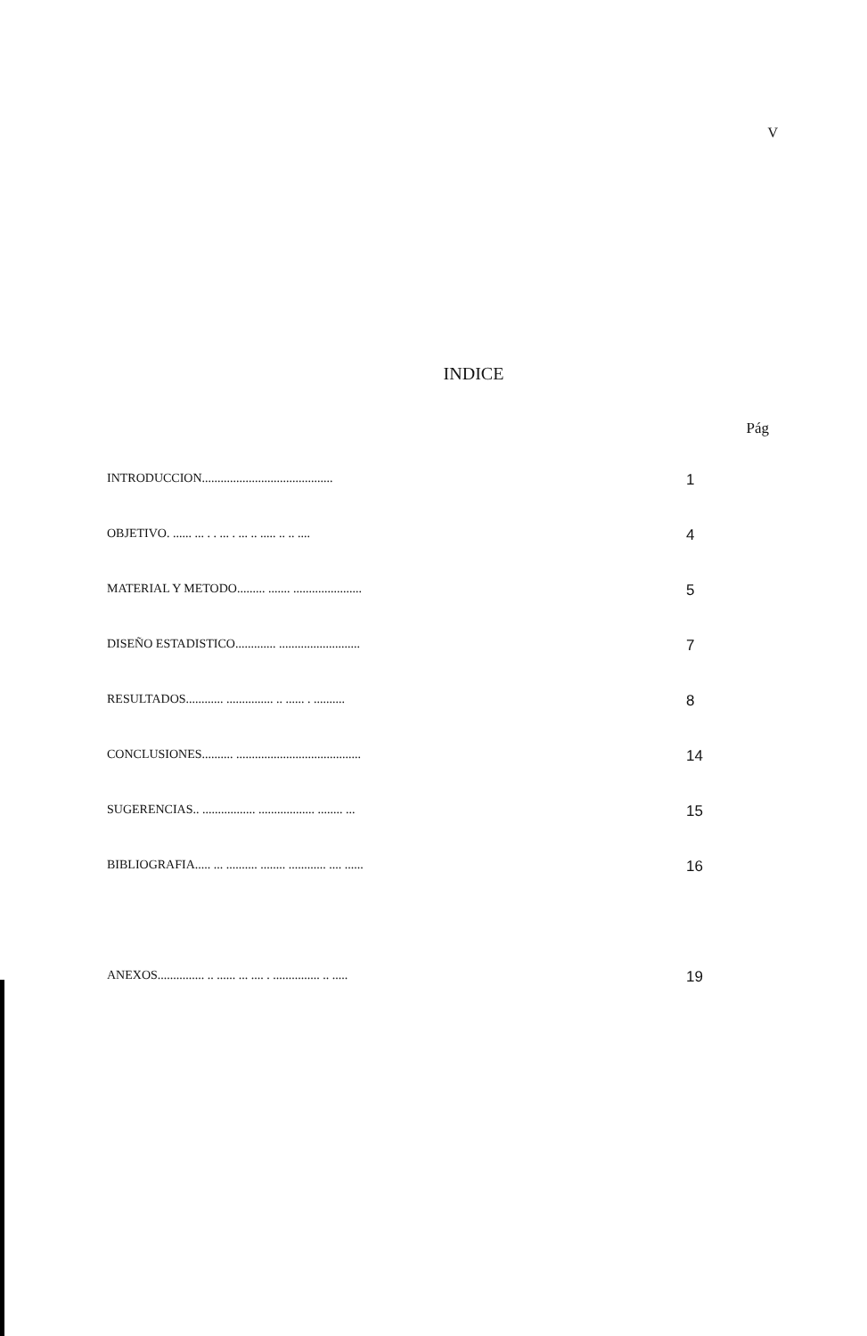V
INDICE
Pág
INTRODUCCION.......................................... 1
OBJETIVO. ...... ... . . ... . ... .. ..... .. .. .... 4
MATERIAL Y METODO......... ....... ...................... 5
DISEÑO ESTADISTICO............. .......................... 7
RESULTADOS............ ............... .. ...... . .......... 8
CONCLUSIONES.......... ........................................ 14
SUGERENCIAS.. ................. .................. ........ ... 15
BIBLIOGRAFIA..... ... .......... ........ ............ .... ...... 16
ANEXOS............... .. ...... ... .... . ............... .. ..... 19